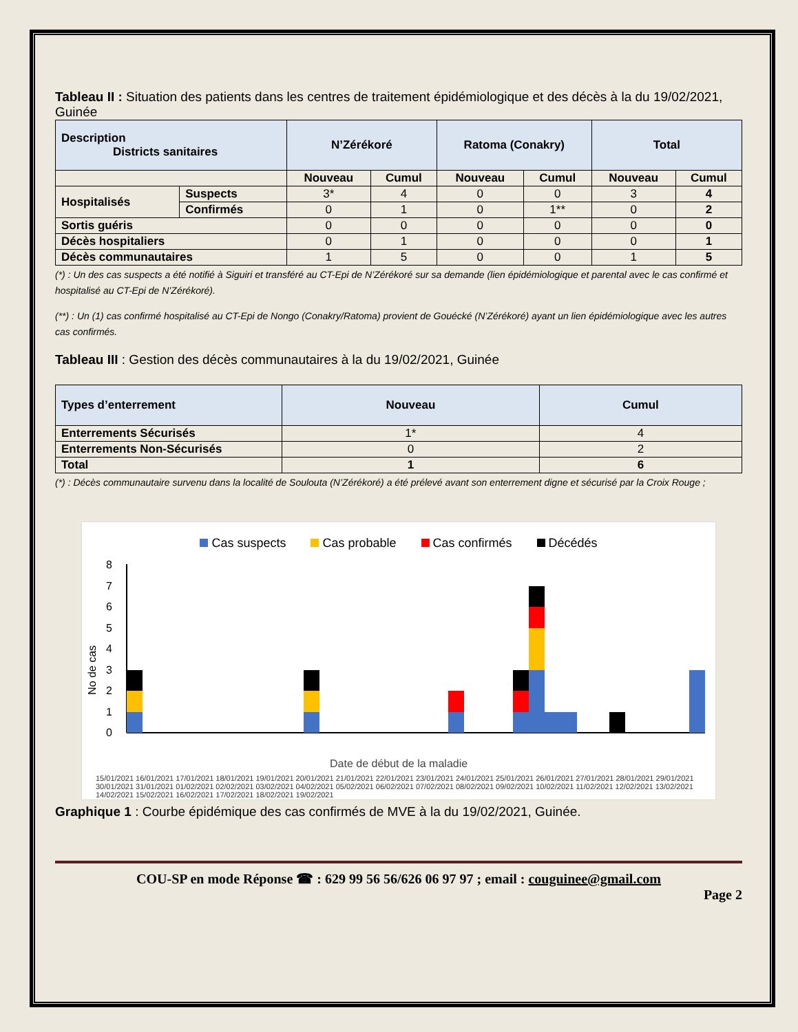Tableau II : Situation des patients dans les centres de traitement épidémiologique et des décès à la du 19/02/2021, Guinée
| Description Districts sanitaires | | N’Zérékoré | | Ratoma (Conakry) | | Total | |
| --- | --- | --- | --- | --- | --- | --- | --- |
| | | Nouveau | Cumul | Nouveau | Cumul | Nouveau | Cumul |
| Hospitalisés | Suspects | 3* | 4 | 0 | 0 | 3 | 4 |
| | Confirmés | 0 | 1 | 0 | 1** | 0 | 2 |
| Sortis guéris | | 0 | 0 | 0 | 0 | 0 | 0 |
| Décès hospitaliers | | 0 | 1 | 0 | 0 | 0 | 1 |
| Décès communautaires | | 1 | 5 | 0 | 0 | 1 | 5 |
(*) : Un des cas suspects a été notifié à Siguiri et transféré au CT-Epi de N’Zérékoré sur sa demande (lien épidémiologique et parental avec le cas confirmé et hospitalisé au CT-Epi de N’Zérékoré).
(**) : Un (1) cas confirmé hospitalisé au CT-Epi de Nongo (Conakry/Ratoma) provient de Gouécké (N’Zérékoré) ayant un lien épidémiologique avec les autres cas confirmés.
Tableau III : Gestion des décès communautaires à la du 19/02/2021, Guinée
| Types d’enterrement | Nouveau | Cumul |
| --- | --- | --- |
| Enterrements Sécurisés | 1* | 4 |
| Enterrements Non-Sécurisés | 0 | 2 |
| Total | 1 | 6 |
(*) : Décès communautaire survenu dans la localité de Soulouta (N’Zérékoré) a été prélevé avant son enterrement digne et sécurisé par la Croix Rouge ;
Cas suspects Cas probable Cas confirmés Décédés
No de cas
0
1
2
3
4
5
6
7
8
Date de début de la maladie
15/01/2021 16/01/2021 17/01/2021 18/01/2021 19/01/2021 20/01/2021 21/01/2021 22/01/2021 23/01/2021 24/01/2021 25/01/2021 26/01/2021 27/01/2021 28/01/2021 29/01/2021 30/01/2021 31/01/2021 01/02/2021 02/02/2021 03/02/2021 04/02/2021 05/02/2021 06/02/2021 07/02/2021 08/02/2021 09/02/2021 10/02/2021 11/02/2021 12/02/2021 13/02/2021 14/02/2021 15/02/2021 16/02/2021 17/02/2021 18/02/2021 19/02/2021
Graphique 1 : Courbe épidémique des cas confirmés de MVE à la du 19/02/2021, Guinée.
COU-SP en mode Réponse ☎ : 629 99 56 56/626 06 97 97 ; email : couguinee@gmail.com
Page 2